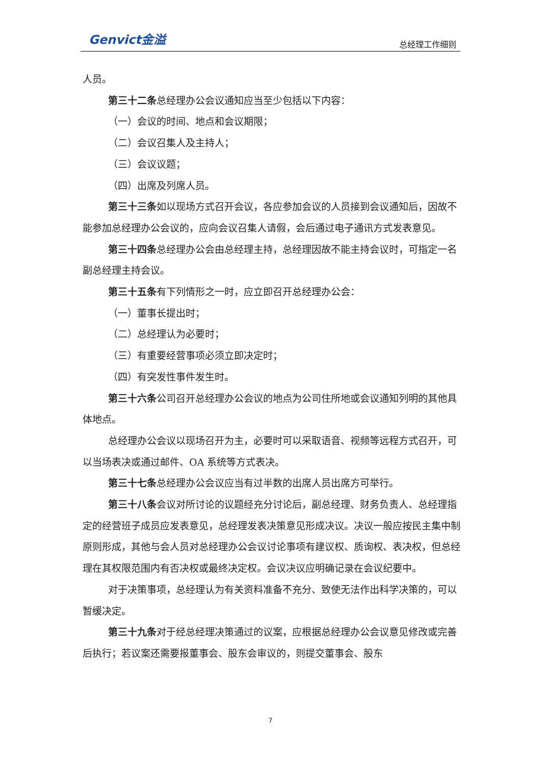Genvict金溢
总经理工作细则
人员。
第三十二条总经理办公会议通知应当至少包括以下内容：
（一）会议的时间、地点和会议期限；
（二）会议召集人及主持人；
（三）会议议题；
（四）出席及列席人员。
第三十三条如以现场方式召开会议，各应参加会议的人员接到会议通知后，因故不能参加总经理办公会议的，应向会议召集人请假，会后通过电子通讯方式发表意见。
第三十四条总经理办公会由总经理主持，总经理因故不能主持会议时，可指定一名副总经理主持会议。
第三十五条有下列情形之一时，应立即召开总经理办公会：
（一）董事长提出时；
（二）总经理认为必要时；
（三）有重要经营事项必须立即决定时；
（四）有突发性事件发生时。
第三十六条公司召开总经理办公会议的地点为公司住所地或会议通知列明的其他具体地点。
总经理办公会议以现场召开为主，必要时可以采取语音、视频等远程方式召开，可以当场表决或通过邮件、OA 系统等方式表决。
第三十七条总经理办公会议应当有过半数的出席人员出席方可举行。
第三十八条会议对所讨论的议题经充分讨论后，副总经理、财务负责人、总经理指定的经营班子成员应发表意见，总经理发表决策意见形成决议。决议一般应按民主集中制原则形成，其他与会人员对总经理办公会议讨论事项有建议权、质询权、表决权，但总经理在其权限范围内有否决权或最终决定权。会议决议应明确记录在会议纪要中。
对于决策事项，总经理认为有关资料准备不充分、致使无法作出科学决策的，可以暂缓决定。
第三十九条对于经总经理决策通过的议案，应根据总经理办公会议意见修改或完善后执行；若议案还需要报董事会、股东会审议的，则提交董事会、股东
7